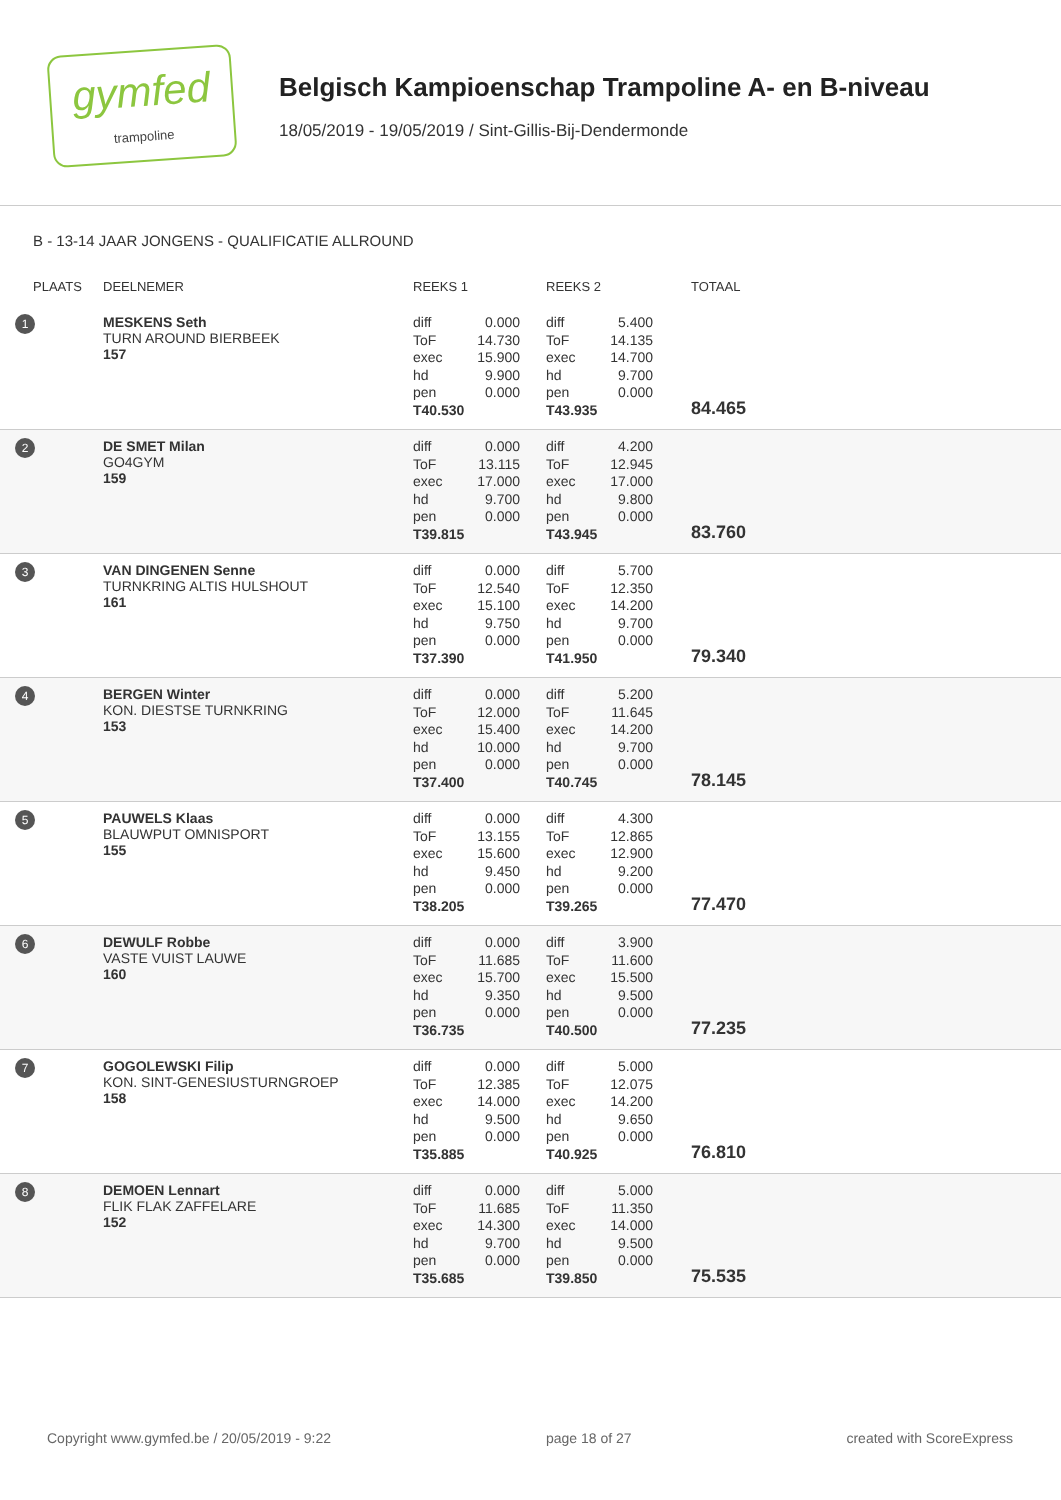gymfed
trampoline
Belgisch Kampioenschap Trampoline A- en B-niveau
18/05/2019 - 19/05/2019 / Sint-Gillis-Bij-Dendermonde
B - 13-14 JAAR JONGENS - QUALIFICATIE ALLROUND
| PLAATS | DEELNEMER | REEKS 1 | REEKS 2 | TOTAAL |
| --- | --- | --- | --- | --- |
| 1 | MESKENS Seth TURN AROUND BIERBEEK 157 | diff 0.000 ToF 14.730 exec 15.900 hd 9.900 pen 0.000 T 40.530 | diff 5.400 ToF 14.135 exec 14.700 hd 9.700 pen 0.000 T 43.935 | 84.465 |
| 2 | DE SMET Milan GO4GYM 159 | diff 0.000 ToF 13.115 exec 17.000 hd 9.700 pen 0.000 T 39.815 | diff 4.200 ToF 12.945 exec 17.000 hd 9.800 pen 0.000 T 43.945 | 83.760 |
| 3 | VAN DINGENEN Senne TURNKRING ALTIS HULSHOUT 161 | diff 0.000 ToF 12.540 exec 15.100 hd 9.750 pen 0.000 T 37.390 | diff 5.700 ToF 12.350 exec 14.200 hd 9.700 pen 0.000 T 41.950 | 79.340 |
| 4 | BERGEN Winter KON. DIESTSE TURNKRING 153 | diff 0.000 ToF 12.000 exec 15.400 hd 10.000 pen 0.000 T 37.400 | diff 5.200 ToF 11.645 exec 14.200 hd 9.700 pen 0.000 T 40.745 | 78.145 |
| 5 | PAUWELS Klaas BLAUWPUT OMNISPORT 155 | diff 0.000 ToF 13.155 exec 15.600 hd 9.450 pen 0.000 T 38.205 | diff 4.300 ToF 12.865 exec 12.900 hd 9.200 pen 0.000 T 39.265 | 77.470 |
| 6 | DEWULF Robbe VASTE VUIST LAUWE 160 | diff 0.000 ToF 11.685 exec 15.700 hd 9.350 pen 0.000 T 36.735 | diff 3.900 ToF 11.600 exec 15.500 hd 9.500 pen 0.000 T 40.500 | 77.235 |
| 7 | GOGOLEWSKI Filip KON. SINT-GENESIUSTURNGROEP 158 | diff 0.000 ToF 12.385 exec 14.000 hd 9.500 pen 0.000 T 35.885 | diff 5.000 ToF 12.075 exec 14.200 hd 9.650 pen 0.000 T 40.925 | 76.810 |
| 8 | DEMOEN Lennart FLIK FLAK ZAFFELARE 152 | diff 0.000 ToF 11.685 exec 14.300 hd 9.700 pen 0.000 T 35.685 | diff 5.000 ToF 11.350 exec 14.000 hd 9.500 pen 0.000 T 39.850 | 75.535 |
Copyright www.gymfed.be / 20/05/2019 - 9:22 page 18 of 27 created with ScoreExpress